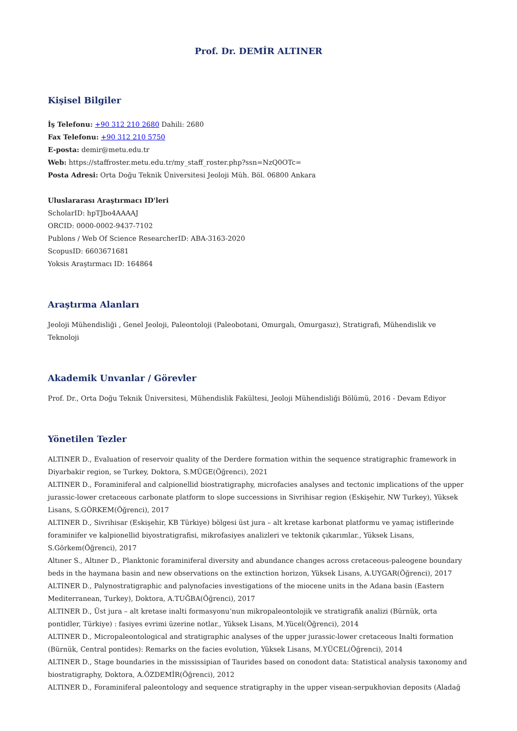Prof. Dr. DEMİR ALTINER
Kişisel Bilgiler
İş Telefonu: +90 312 210 2680 Dahili: 2680
Fax Telefonu: +90 312 210 5750
E-posta: demir@metu.edu.tr
Web: https://staffroster.metu.edu.tr/my_staff_roster.php?ssn=NzQ0OTc=
Posta Adresi: Orta Doğu Teknik Üniversitesi Jeoloji Müh. Böl. 06800 Ankara
Uluslararası Araştırmacı ID'leri
ScholarID: hpTJbo4AAAAJ
ORCID: 0000-0002-9437-7102
Publons / Web Of Science ResearcherID: ABA-3163-2020
ScopusID: 6603671681
Yoksis Araştırmacı ID: 164864
Araştırma Alanları
Jeoloji Mühendisliği , Genel Jeoloji, Paleontoloji (Paleobotani, Omurgalı, Omurgasız), Stratigrafi, Mühendislik ve Teknoloji
Akademik Unvanlar / Görevler
Prof. Dr., Orta Doğu Teknik Üniversitesi, Mühendislik Fakültesi, Jeoloji Mühendisliği Bölümü, 2016 - Devam Ediyor
Yönetilen Tezler
ALTINER D., Evaluation of reservoir quality of the Derdere formation within the sequence stratigraphic framework in Diyarbakir region, se Turkey, Doktora, S.MÜGE(Öğrenci), 2021
ALTINER D., Foraminiferal and calpionellid biostratigraphy, microfacies analyses and tectonic implications of the upper jurassic-lower cretaceous carbonate platform to slope successions in Sivrihisar region (Eskişehir, NW Turkey), Yüksek Lisans, S.GÖRKEM(Öğrenci), 2017
ALTINER D., Sivrihisar (Eskişehir, KB Türkiye) bölgesi üst jura – alt kretase karbonat platformu ve yamaç istiflerinde foraminifer ve kalpionellid biyostratigrafisi, mikrofasiyes analizleri ve tektonik çıkarımlar., Yüksek Lisans, S.Görkem(Öğrenci), 2017
Altıner S., Altıner D., Planktonic foraminiferal diversity and abundance changes across cretaceous-paleogene boundary beds in the haymana basin and new observations on the extinction horizon, Yüksek Lisans, A.UYGAR(Öğrenci), 2017
ALTINER D., Palynostratigraphic and palynofacies investigations of the miocene units in the Adana basin (Eastern Mediterranean, Turkey), Doktora, A.TUĞBA(Öğrenci), 2017
ALTINER D., Üst jura – alt kretase inalti formasyonu’nun mikropaleontolojik ve stratigrafik analizi (Bürnük, orta pontidler, Türkiye) : fasiyes evrimi üzerine notlar., Yüksek Lisans, M.Yücel(Öğrenci), 2014
ALTINER D., Micropaleontological and stratigraphic analyses of the upper jurassic-lower cretaceous Inalti formation (Bürnük, Central pontides): Remarks on the facies evolution, Yüksek Lisans, M.YÜCEL(Öğrenci), 2014
ALTINER D., Stage boundaries in the mississipian of Taurides based on conodont data: Statistical analysis taxonomy and biostratigraphy, Doktora, A.ÖZDEMİR(Öğrenci), 2012
ALTINER D., Foraminiferal paleontology and sequence stratigraphy in the upper visean-serpukhovian deposits (Aladağ